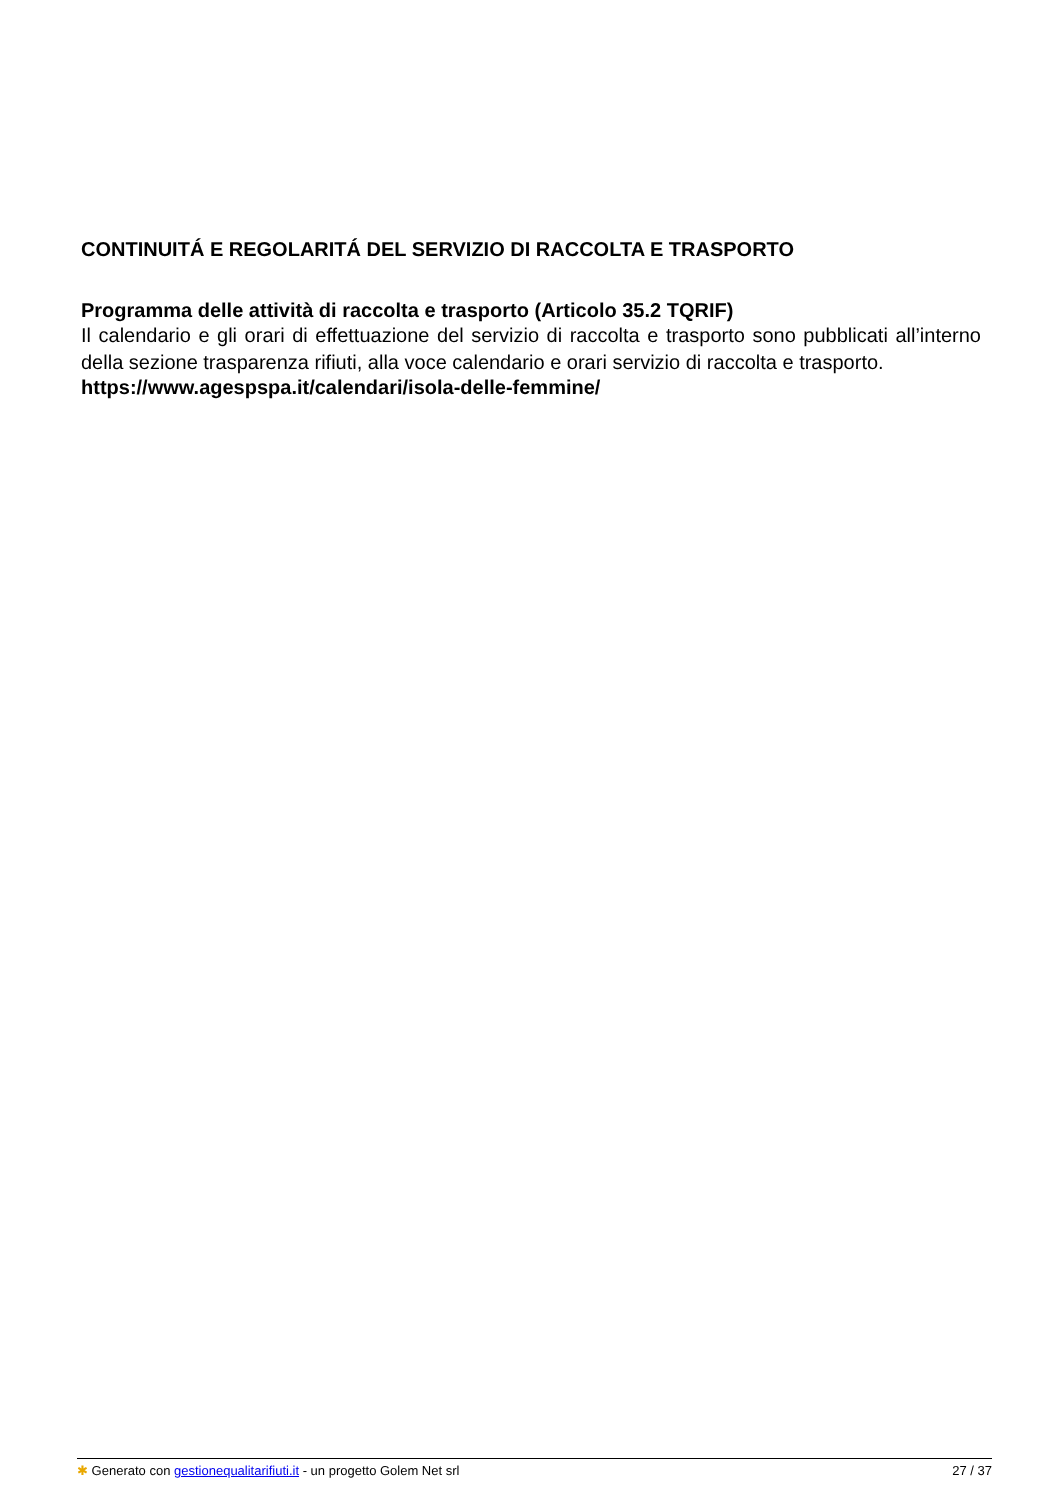CONTINUITÁ E REGOLARITÁ DEL SERVIZIO DI RACCOLTA E TRASPORTO
Programma delle attività di raccolta e trasporto (Articolo 35.2 TQRIF)
Il calendario e gli orari di effettuazione del servizio di raccolta e trasporto sono pubblicati all’interno della sezione trasparenza rifiuti, alla voce calendario e orari servizio di raccolta e trasporto.
https://www.agespspa.it/calendari/isola-delle-femmine/
✱ Generato con gestionequalitarifiuti.it - un progetto Golem Net srl 27 / 37